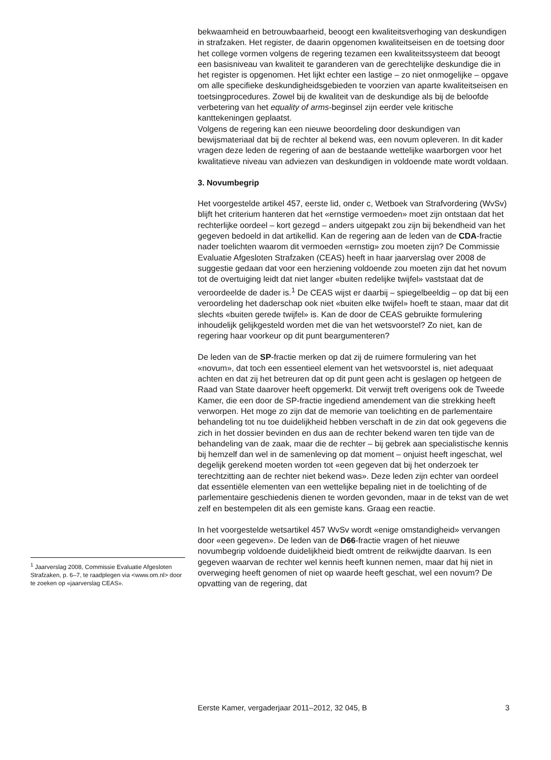<sup>1</sup> Jaarverslag 2008, Commissie Evaluatie Afgesloten Strafzaken, p. 6–7, te raadplegen via <www.om.nl> door te zoeken op «jaarverslag CEAS».
bekwaamheid en betrouwbaarheid, beoogt een kwaliteitsverhoging van deskundigen in strafzaken. Het register, de daarin opgenomen kwaliteitseisen en de toetsing door het college vormen volgens de regering tezamen een kwaliteitssysteem dat beoogt een basisniveau van kwaliteit te garanderen van de gerechtelijke deskundige die in het register is opgenomen. Het lijkt echter een lastige – zo niet onmogelijke – opgave om alle specifieke deskundigheidsgebieden te voorzien van aparte kwaliteitseisen en toetsingprocedures. Zowel bij de kwaliteit van de deskundige als bij de beloofde verbetering van het equality of arms-beginsel zijn eerder vele kritische kanttekeningen geplaatst.
Volgens de regering kan een nieuwe beoordeling door deskundigen van bewijsmateriaal dat bij de rechter al bekend was, een novum opleveren. In dit kader vragen deze leden de regering of aan de bestaande wettelijke waarborgen voor het kwalitatieve niveau van adviezen van deskundigen in voldoende mate wordt voldaan.
3. Novumbegrip
Het voorgestelde artikel 457, eerste lid, onder c, Wetboek van Strafvordering (WvSv) blijft het criterium hanteren dat het «ernstige vermoeden» moet zijn ontstaan dat het rechterlijke oordeel – kort gezegd – anders uitgepakt zou zijn bij bekendheid van het gegeven bedoeld in dat artikellid. Kan de regering aan de leden van de CDA-fractie nader toelichten waarom dit vermoeden «ernstig» zou moeten zijn? De Commissie Evaluatie Afgesloten Strafzaken (CEAS) heeft in haar jaarverslag over 2008 de suggestie gedaan dat voor een herziening voldoende zou moeten zijn dat het novum tot de overtuiging leidt dat niet langer «buiten redelijke twijfel» vaststaat dat de veroordeelde de dader is.<sup>1</sup> De CEAS wijst er daarbij – spiegelbeeldig – op dat bij een veroordeling het daderschap ook niet «buiten elke twijfel» hoeft te staan, maar dat dit slechts «buiten gerede twijfel» is. Kan de door de CEAS gebruikte formulering inhoudelijk gelijkgesteld worden met die van het wetsvoorstel? Zo niet, kan de regering haar voorkeur op dit punt beargumenteren?
De leden van de SP-fractie merken op dat zij de ruimere formulering van het «novum», dat toch een essentieel element van het wetsvoorstel is, niet adequaat achten en dat zij het betreuren dat op dit punt geen acht is geslagen op hetgeen de Raad van State daarover heeft opgemerkt. Dit verwijt treft overigens ook de Tweede Kamer, die een door de SP-fractie ingediend amendement van die strekking heeft verworpen. Het moge zo zijn dat de memorie van toelichting en de parlementaire behandeling tot nu toe duidelijkheid hebben verschaft in de zin dat ook gegevens die zich in het dossier bevinden en dus aan de rechter bekend waren ten tijde van de behandeling van de zaak, maar die de rechter – bij gebrek aan specialistische kennis bij hemzelf dan wel in de samenleving op dat moment – onjuist heeft ingeschat, wel degelijk gerekend moeten worden tot «een gegeven dat bij het onderzoek ter terechtzitting aan de rechter niet bekend was». Deze leden zijn echter van oordeel dat essentiële elementen van een wettelijke bepaling niet in de toelichting of de parlementaire geschiedenis dienen te worden gevonden, maar in de tekst van de wet zelf en bestempelen dit als een gemiste kans. Graag een reactie.
In het voorgestelde wetsartikel 457 WvSv wordt «enige omstandigheid» vervangen door «een gegeven». De leden van de D66-fractie vragen of het nieuwe novumbegrip voldoende duidelijkheid biedt omtrent de reikwijdte daarvan. Is een gegeven waarvan de rechter wel kennis heeft kunnen nemen, maar dat hij niet in overweging heeft genomen of niet op waarde heeft geschat, wel een novum? De opvatting van de regering, dat
Eerste Kamer, vergaderjaar 2011–2012, 32 045, B 3